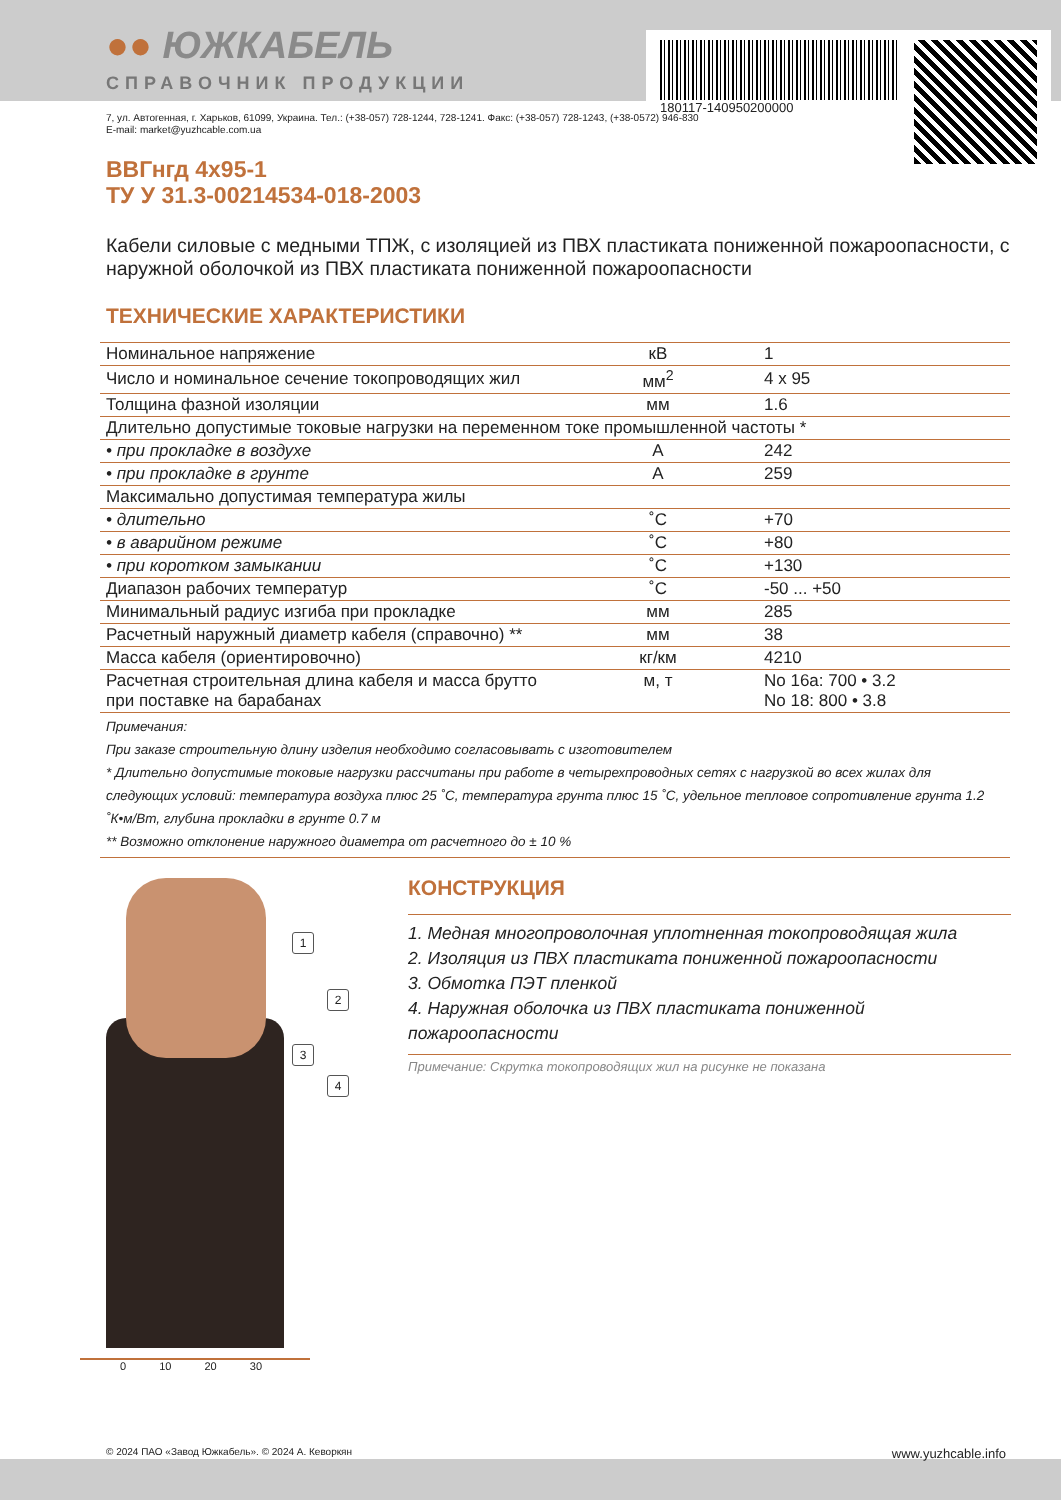●● ЮЖКАБЕЛЬ
СПРАВОЧНИК ПРОДУКЦИИ
180117-140950200000
7, ул. Автогенная, г. Харьков, 61099, Украина. Тел.: (+38-057) 728-1244, 728-1241. Факс: (+38-057) 728-1243, (+38-0572) 946-830
E-mail: market@yuzhcable.com.ua
ВВГнгд 4х95-1
ТУ У 31.3-00214534-018-2003
Кабели силовые с медными ТПЖ, с изоляцией из ПВХ пластиката пониженной пожароопасности, с наружной оболочкой из ПВХ пластиката пониженной пожароопасности
ТЕХНИЧЕСКИЕ ХАРАКТЕРИСТИКИ
| Номинальное напряжение | кВ | 1 |
| Число и номинальное сечение токопроводящих жил | мм<sup>2</sup> | 4 x 95 |
| Толщина фазной изоляции | мм | 1.6 |
| Длительно допустимые токовые нагрузки на переменном токе промышленной частоты * | | |
| • при прокладке в воздухе | А | 242 |
| • при прокладке в грунте | А | 259 |
| Максимально допустимая температура жилы | | |
| • длительно | ˚С | +70 |
| • в аварийном режиме | ˚С | +80 |
| • при коротком замыкании | ˚С | +130 |
| Диапазон рабочих температур | ˚С | -50 ... +50 |
| Минимальный радиус изгиба при прокладке | мм | 285 |
| Расчетный наружный диаметр кабеля (справочно) ** | мм | 38 |
| Масса кабеля (ориентировочно) | кг/км | 4210 |
| Расчетная строительная длина кабеля и масса брутто при поставке на барабанах | м, т | No 16а: 700 • 3.2 No 18: 800 • 3.8 |
Примечания:
При заказе строительную длину изделия необходимо согласовывать с изготовителем
* Длительно допустимые токовые нагрузки рассчитаны при работе в четырехпроводных сетях с нагрузкой во всех жилах для следующих условий: температура воздуха плюс 25 ˚С, температура грунта плюс 15 ˚С, удельное тепловое сопротивление грунта 1.2 ˚К•м/Вт, глубина прокладки в грунте 0.7 м
** Возможно отклонение наружного диаметра от расчетного до ± 10 %
1
2
3
4
0 10 20 30
КОНСТРУКЦИЯ
1. Медная многопроволочная уплотненная токопроводящая жила
2. Изоляция из ПВХ пластиката пониженной пожароопасности
3. Обмотка ПЭТ пленкой
4. Наружная оболочка из ПВХ пластиката пониженной пожароопасности
Примечание: Скрутка токопроводящих жил на рисунке не показана
© 2024 ПАО «Завод Южкабель». © 2024 А. Кеворкян www.yuzhcable.info